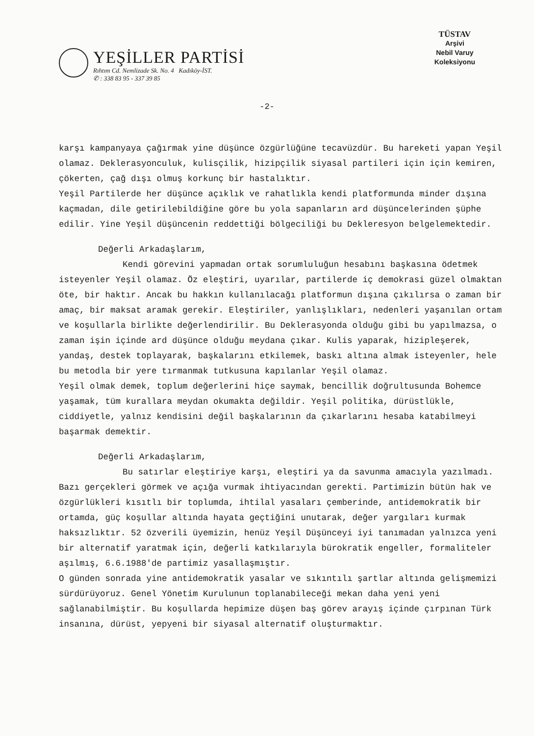YEŞİLLER PARTİSİ
Rıhtım Cd. Nemlizade Sk. No. 4 Kadıköy-İST.
✆ : 338 83 95 - 337 39 85
TÜSTAV
Arşivi
Nebil Varuy
Koleksiyonu
-2-
karşı kampanyaya çağırmak yine düşünce özgürlüğüne tecavüzdür. Bu hareketi yapan Yeşil olamaz. Deklerasyonculuk, kulisçilik, hizipçilik siyasal partileri için için kemiren, çökerten, çağ dışı olmuş korkunç bir hastalıktır.
Yeşil Partilerde her düşünce açıklık ve rahatlıkla kendi platformunda minder dışına kaçmadan, dile getirilebildiğine göre bu yola sapanların ard düşüncelerinden şüphe edilir. Yine Yeşil düşüncenin reddettiği bölgeciliği bu Dekleresyon belgelemektedir.
Değerli Arkadaşlarım,
Kendi görevini yapmadan ortak sorumluluğun hesabını başkasına ödetmek isteyenler Yeşil olamaz. Öz eleştiri, uyarılar, partilerde iç demokrasi güzel olmaktan öte, bir haktır. Ancak bu hakkın kullanılacağı platformun dışına çıkılırsa o zaman bir amaç, bir maksat aramak gerekir. Eleştiriler, yanlışlıkları, nedenleri yaşanılan ortam ve koşullarla birlikte değerlendirilir. Bu Deklerasyonda olduğu gibi bu yapılmazsa, o zaman işin içinde ard düşünce olduğu meydana çıkar. Kulis yaparak, hizipleşerek, yandaş, destek toplayarak, başkalarını etkilemek, baskı altına almak isteyenler, hele bu metodla bir yere tırmanmak tutkusuna kapılanlar Yeşil olamaz.
Yeşil olmak demek, toplum değerlerini hiçe saymak, bencillik doğrultusunda Bohemce yaşamak, tüm kurallara meydan okumakta değildir. Yeşil politika, dürüstlükle, ciddiyetle, yalnız kendisini değil başkalarının da çıkarlarını hesaba katabilmeyi başarmak demektir.
Değerli Arkadaşlarım,
Bu satırlar eleştiriye karşı, eleştiri ya da savunma amacıyla yazılmadı. Bazı gerçekleri görmek ve açığa vurmak ihtiyacından gerekti. Partimizin bütün hak ve özgürlükleri kısıtlı bir toplumda, ihtilal yasaları çemberinde, antidemokratik bir ortamda, güç koşullar altında hayata geçtiğini unutarak, değer yargıları kurmak haksızlıktır. 52 özverili üyemizin, henüz Yeşil Düşünceyi iyi tanımadan yalnızca yeni bir alternatif yaratmak için, değerli katkılarıyla bürokratik engeller, formaliteler aşılmış, 6.6.1988'de partimiz yasallaşmıştır.
O günden sonrada yine antidemokratik yasalar ve sıkıntılı şartlar altında gelişmemizi sürdürüyoruz. Genel Yönetim Kurulunun toplanabileceği mekan daha yeni yeni sağlanabilmiştir. Bu koşullarda hepimize düşen baş görev arayış içinde çırpınan Türk insanına, dürüst, yepyeni bir siyasal alternatif oluşturmaktır.